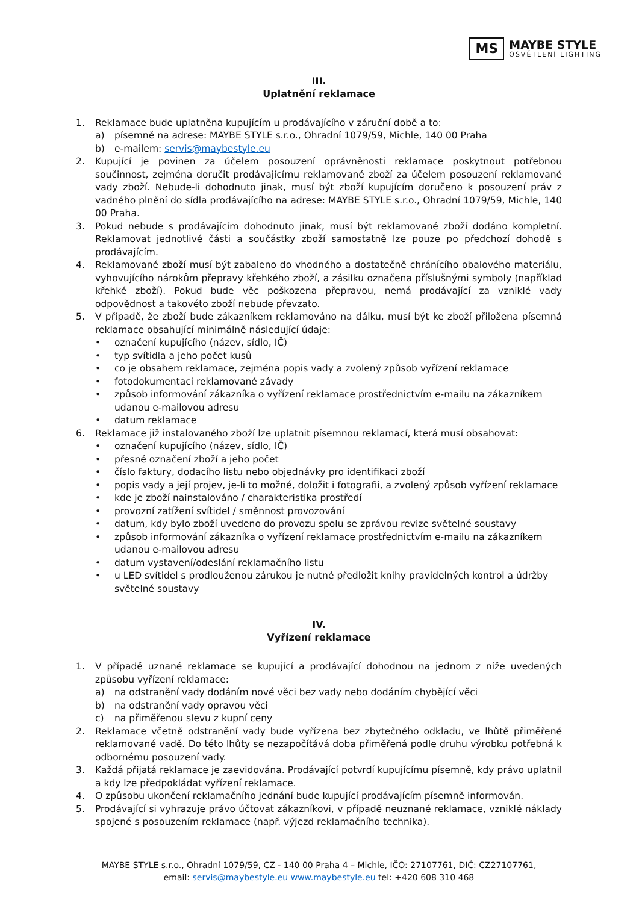MS
MAYBE STYLE
OSVĚTLENÍ LIGHTING
III.
Uplatnění reklamace
1. Reklamace bude uplatněna kupujícím u prodávajícího v záruční době a to:
a) písemně na adrese: MAYBE STYLE s.r.o., Ohradní 1079/59, Michle, 140 00 Praha
b) e-mailem: servis@maybestyle.eu
2. Kupující je povinen za účelem posouzení oprávněnosti reklamace poskytnout potřebnou součinnost, zejména doručit prodávajícímu reklamované zboží za účelem posouzení reklamované vady zboží. Nebude-li dohodnuto jinak, musí být zboží kupujícím doručeno k posouzení práv z vadného plnění do sídla prodávajícího na adrese: MAYBE STYLE s.r.o., Ohradní 1079/59, Michle, 140 00 Praha.
3. Pokud nebude s prodávajícím dohodnuto jinak, musí být reklamované zboží dodáno kompletní. Reklamovat jednotlivé části a součástky zboží samostatně lze pouze po předchozí dohodě s prodávajícím.
4. Reklamované zboží musí být zabaleno do vhodného a dostatečně chránícího obalového materiálu, vyhovujícího nárokům přepravy křehkého zboží, a zásilku označena příslušnými symboly (například křehké zboží). Pokud bude věc poškozena přepravou, nemá prodávající za vzniklé vady odpovědnost a takovéto zboží nebude převzato.
5. V případě, že zboží bude zákazníkem reklamováno na dálku, musí být ke zboží přiložena písemná reklamace obsahující minimálně následující údaje:
• označení kupujícího (název, sídlo, IČ)
• typ svítidla a jeho počet kusů
• co je obsahem reklamace, zejména popis vady a zvolený způsob vyřízení reklamace
• fotodokumentaci reklamované závady
• způsob informování zákazníka o vyřízení reklamace prostřednictvím e-mailu na zákazníkem udanou e-mailovou adresu
• datum reklamace
6. Reklamace již instalovaného zboží lze uplatnit písemnou reklamací, která musí obsahovat:
• označení kupujícího (název, sídlo, IČ)
• přesné označení zboží a jeho počet
• číslo faktury, dodacího listu nebo objednávky pro identifikaci zboží
• popis vady a její projev, je-li to možné, doložit i fotografii, a zvolený způsob vyřízení reklamace
• kde je zboží nainstalováno / charakteristika prostředí
• provozní zatížení svítidel / směnnost provozování
• datum, kdy bylo zboží uvedeno do provozu spolu se zprávou revize světelné soustavy
• způsob informování zákazníka o vyřízení reklamace prostřednictvím e-mailu na zákazníkem udanou e-mailovou adresu
• datum vystavení/odeslání reklamačního listu
• u LED svítidel s prodlouženou zárukou je nutné předložit knihy pravidelných kontrol a údržby světelné soustavy
IV.
Vyřízení reklamace
1. V případě uznané reklamace se kupující a prodávající dohodnou na jednom z níže uvedených způsobu vyřízení reklamace:
a) na odstranění vady dodáním nové věci bez vady nebo dodáním chybějící věci
b) na odstranění vady opravou věci
c) na přiměřenou slevu z kupní ceny
2. Reklamace včetně odstranění vady bude vyřízena bez zbytečného odkladu, ve lhůtě přiměřené reklamované vadě. Do této lhůty se nezapočítává doba přiměřená podle druhu výrobku potřebná k odbornému posouzení vady.
3. Každá přijatá reklamace je zaevidována. Prodávající potvrdí kupujícímu písemně, kdy právo uplatnil a kdy lze předpokládat vyřízení reklamace.
4. O způsobu ukončení reklamačního jednání bude kupující prodávajícím písemně informován.
5. Prodávající si vyhrazuje právo účtovat zákazníkovi, v případě neuznané reklamace, vzniklé náklady spojené s posouzením reklamace (např. výjezd reklamačního technika).
MAYBE STYLE s.r.o., Ohradní 1079/59, CZ - 140 00 Praha 4 – Michle, IČO: 27107761, DIČ: CZ27107761,
email: servis@maybestyle.eu www.maybestyle.eu tel: +420 608 310 468